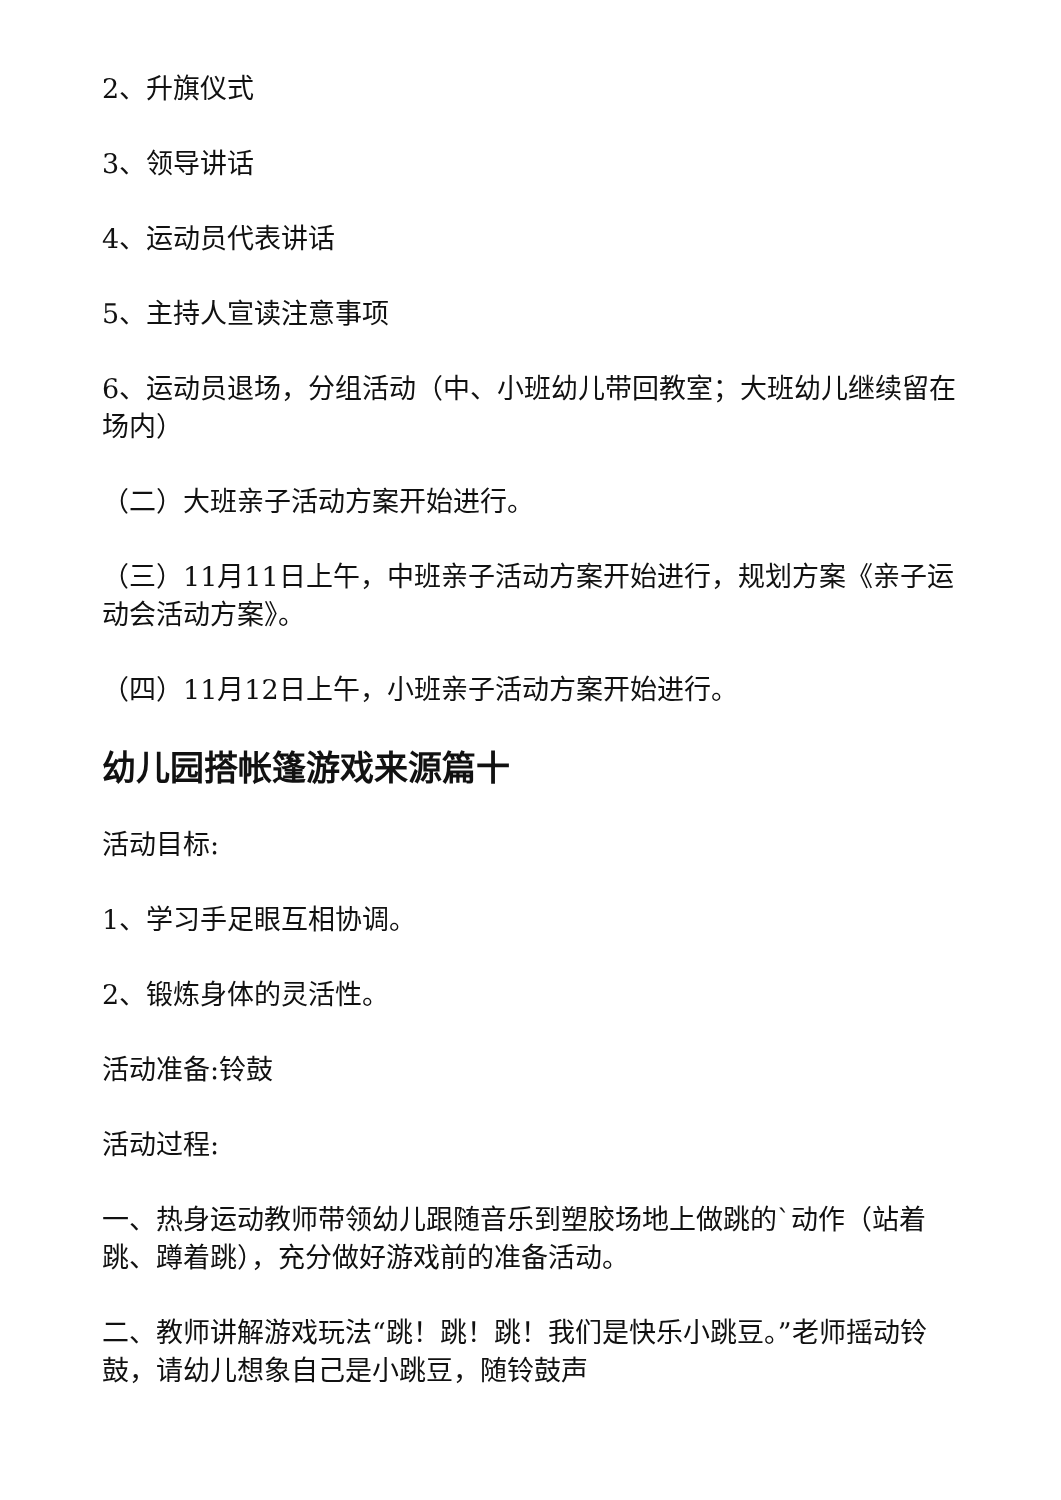2、升旗仪式
3、领导讲话
4、运动员代表讲话
5、主持人宣读注意事项
6、运动员退场，分组活动（中、小班幼儿带回教室；大班幼儿继续留在场内）
（二）大班亲子活动方案开始进行。
（三）11月11日上午，中班亲子活动方案开始进行，规划方案《亲子运动会活动方案》。
（四）11月12日上午，小班亲子活动方案开始进行。
幼儿园搭帐篷游戏来源篇十
活动目标:
1、学习手足眼互相协调。
2、锻炼身体的灵活性。
活动准备:铃鼓
活动过程:
一、热身运动教师带领幼儿跟随音乐到塑胶场地上做跳的`动作（站着跳、蹲着跳），充分做好游戏前的准备活动。
二、教师讲解游戏玩法“跳！跳！跳！我们是快乐小跳豆。”老师摇动铃鼓，请幼儿想象自己是小跳豆，随铃鼓声